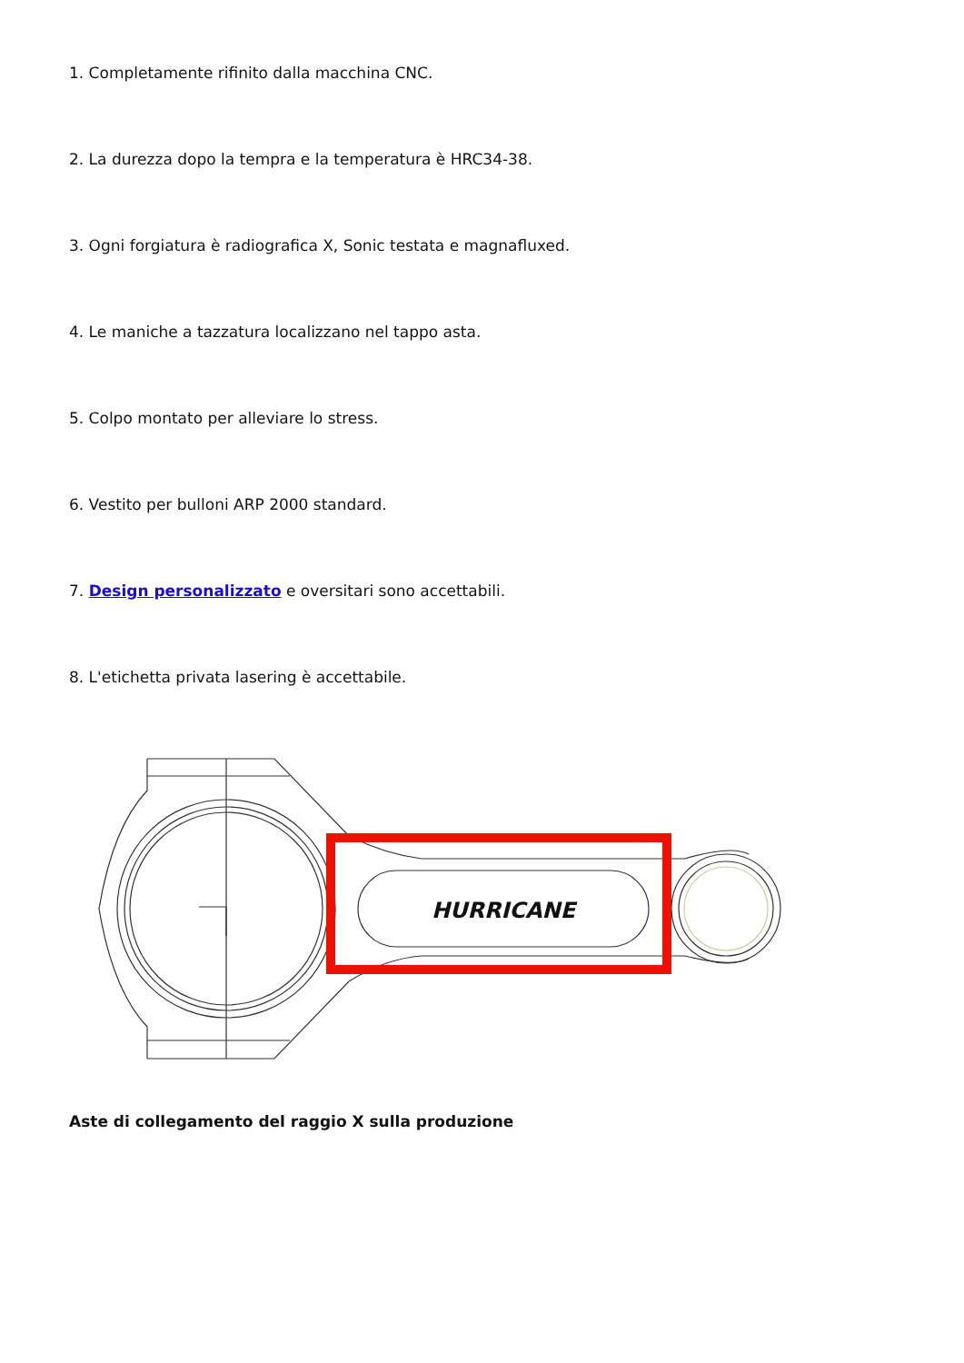1. Completamente rifinito dalla macchina CNC.
2. La durezza dopo la tempra e la temperatura è HRC34-38.
3. Ogni forgiatura è radiografica X, Sonic testata e magnafluxed.
4. Le maniche a tazzatura localizzano nel tappo asta.
5. Colpo montato per alleviare lo stress.
6. Vestito per bulloni ARP 2000 standard.
7. Design personalizzato e oversitari sono accettabili.
8. L'etichetta privata lasering è accettabile.
HURRICANE
Aste di collegamento del raggio X sulla produzione